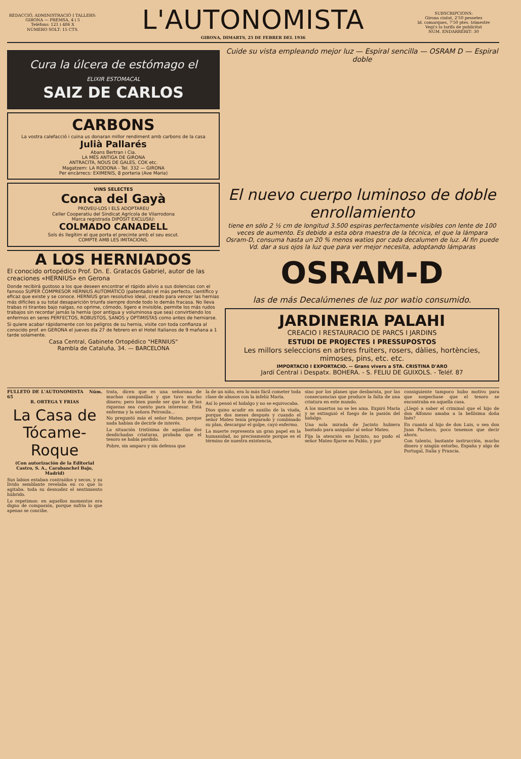REDACCIÓ, ADMINISTRACIÓ I TALLERS:
GIRONA — PREMSA, 4 i 5
Telèfons: 121 i 486 X
NÚMERO SOLT: 15 CTS.
L'AUTONOMISTA
GIRONA, DIMARTS, 25 DE FEBRER DEL 1936
SUBSCRIPCIONS:
Girona ciutat, 2'50 pessetes
Id. comarques, 7'50 ptes. trimestre
Vegi's la tarifa de publicitat
NÚM. ENDARRERIT: 30
Cura la úlcera de estómago el
ELIXIR ESTOMACAL
SAIZ DE CARLOS
CARBONS
La vostra calefacció i cuina us donaran millor rendiment amb carbons de la casa
Julià Pallarés
Abans Bertran i Cia.
LA MÉS ANTIGA DE GIRONA
ANTRACITA, NOUS DE GALES, COK etc.
Magatzem: LA RODONA - Tel. 332 — GIRONA
Per encàrrecs: EXIMENIS, 8 porteria (Ave Maria)
VINS SELECTES
Conca del Gayà
PROVEU-LOS I ELS ADOPTAREU
Celler Cooperatiu del Sindicat Agrícola de Vilarrodona
Marca registrada DIPÒSIT EXCLUSIU:
COLMADO CANADELL
Sols és llegítim el que porta el precinte amb el seu escut.
COMPTE AMB LES IMITACIONS.
A LOS HERNIADOS
El conocido ortopédico Prof. Dn. E. Gratacós Gabriel, autor de las creaciones «HERNIUS» en Gerona
Donde recibirá gustoso a los que deseen encontrar el rápido alivio a sus dolencias con el famoso SUPER COMPRESOR HERNIUS AUTOMÁTICO (patentado) el más perfecto, científico y eficaz que existe y se conoce. HERNIUS gran resolutivo ideal, creado para vencer las hernias más difíciles a su total desaparición triunfa siempre donde todo lo demás fracasa. No lleva trabas ni tirantes bajo nalgas, no oprime, cómodo, ligero e invisible, permite los más rudos trabajos sin recordar jamás la hernia (por antigua y voluminosa que sea) convirtiendo los enfermos en seres PERFECTOS, ROBUSTOS, SANOS y OPTIMISTAS como antes de herniarse.
Si quiere acabar rápidamente con los peligros de su hernia, visite con toda confianza al conocido prof. en GERONA el jueves día 27 de febrero en el Hotel Italianos de 9 mañana a 1 tarde solamente.
Casa Central, Gabinete Ortopédico "HERNIUS"
Rambla de Cataluña, 34. — BARCELONA
Cuide su vista empleando mejor luz — Espiral sencilla — OSRAM D — Espiral doble
El nuevo cuerpo luminoso de doble enrollamiento
tiene en sólo 2 ½ cm de longitud 3.500 espiras perfectamente visibles con lente de 100 veces de aumento. Es debido a esta obra maestra de la técnica, el que la lámpara Osram-D, consuma hasta un 20 % menos watios por cada decalumen de luz. Al fin puede Vd. dar a sus ojos la luz que para ver mejor necesita, adoptando lámparas
OSRAM-D
las de más Decalúmenes de luz por watio consumido.
JARDINERIA PALAHI
CREACIO I RESTAURACIO DE PARCS I JARDINS
ESTUDI DE PROJECTES I PRESSUPOSTOS
Les millors seleccions en arbres fruiters, rosers, dàlies, hortències, mimoses, pins, etc. etc.
IMPORTACIO I EXPORTACIO. -- Grans vivers a STA. CRISTINA D'ARO
Jardí Central i Despatx. BOHERA. - S. FELIU DE GUIXOLS. - Teléf. 87
FULLETÓ DE L'AUTONOMISTA Núm. 65
R. ORTEGA Y FRIAS
La Casa de Tócame-Roque
(Con autorización de la Editorial Castro, S. A., Carabanchel Bajo, Madrid)
Sus labios estaban contraídos y secos, y su lívido semblante revelaba en co que lo agitaba. toda su desnudez el sentimiento húbrido.
Lo repetimos: en aquellos momentos era digno de compasión, porque sufría lo que apenas se concibe.
trata, dicen que es una señorona de muchas campanillas y que tuvo mucho dinero; pero bien puede ser que lo de las riquezas sea cuento para interesar. Está enferma y la señora Petronila...
No preguntó más el señor Mateo, porque nada habían de decirle de interés.
La situación tristísima de aquellas dos desdichadas criaturas, probaba que el tesoro se había perdido.
Pobre, sin amparo y sin defensa que
la de un niño, era lo más fácil cometer toda clase de abusos con la infeliz María.
Así lo pensó el hidalgo y no se equivocaba.
Dios quiso acudir en auxilio de la viuda, porque dos meses después y cuando el señor Mateo tenía preparado y combinado su plan, descargar el golpe, cayó enfermo.
La muerte representa un gran papel en la humanidad, no precisamente porque es el término de nuestra existencia,
sino por los planes que desbarata, por las consecuencias que produce la falta de una criatura en este mundo.
A los muertos no se les ama. Expiró María y se extinguió el fuego de la pasión del hidalgo.
Una sola mirada de Jacinto hubiera bastado para aniquilar al señor Mateo.
Fija la atención en Jacinto, no pudo el señor Mateo fijarse en Pablo, y por
consiguiente tampoco hubo motivo para que sospechase que el tesoro se encontraba en aquella casa.
¿Llegó a saber el criminal que el hijo de don Alfonso amaba a la bellísima doña Inés?
En cuanto al hijo de don Luis, o sea don Juan Pacheco, poco tenemos que decir ahora.
Con talento, bastante instrucción, mucho dinero y ningún estorbo, España y algo de Portugal, Italia y Francia.